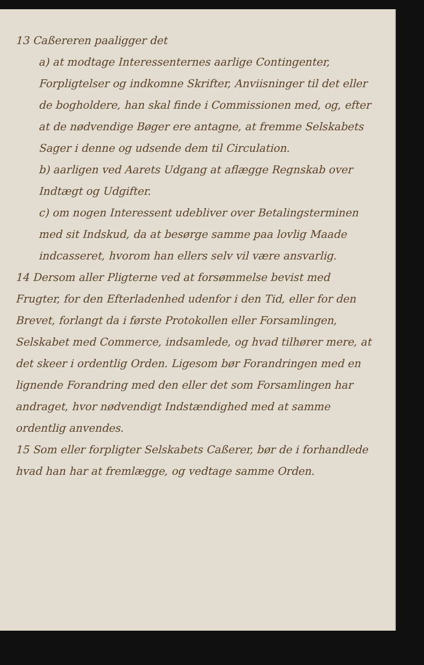13 Caßereren paaligger det
a) at modtage Interessenternes aarlige Contingenter, Forpligtelser og indkomne Skrifter, Anviisninger til det eller de bogholdere, han skal finde i Commissionen med, og, efter at de nødvendige Bøger ere antagne, at fremme Selskabets Sager i denne og udsende dem til Circulation.
b) aarligen ved Aarets Udgang at aflægge Regnskab over Indtægt og Udgifter.
c) om nogen Interessent udebliver over Betalingsterminen med sit Indskud, da at besørge samme paa lovlig Maade indcasseret, hvorom han ellers selv vil være ansvarlig.
14 Dersom aller Pligterne ved at forsømmelse bevist med Frugter, for den Efterladenhed udenfor i den Tid, eller for den Brevet, forlangt da i første Protokollen eller Forsamlingen, Selskabet med Commerce, indsamlede, og hvad tilhører mere, at det skeer i ordentlig Orden. Ligesom bør Forandringen med en lignende Forandring med den eller det som Forsamlingen har andraget, hvor nødvendigt Indstændighed med at samme ordentlig anvendes.
15 Som eller forpligter Selskabets Caßerer, bør de i forhandlede hvad han har at fremlægge, og vedtage samme Orden.